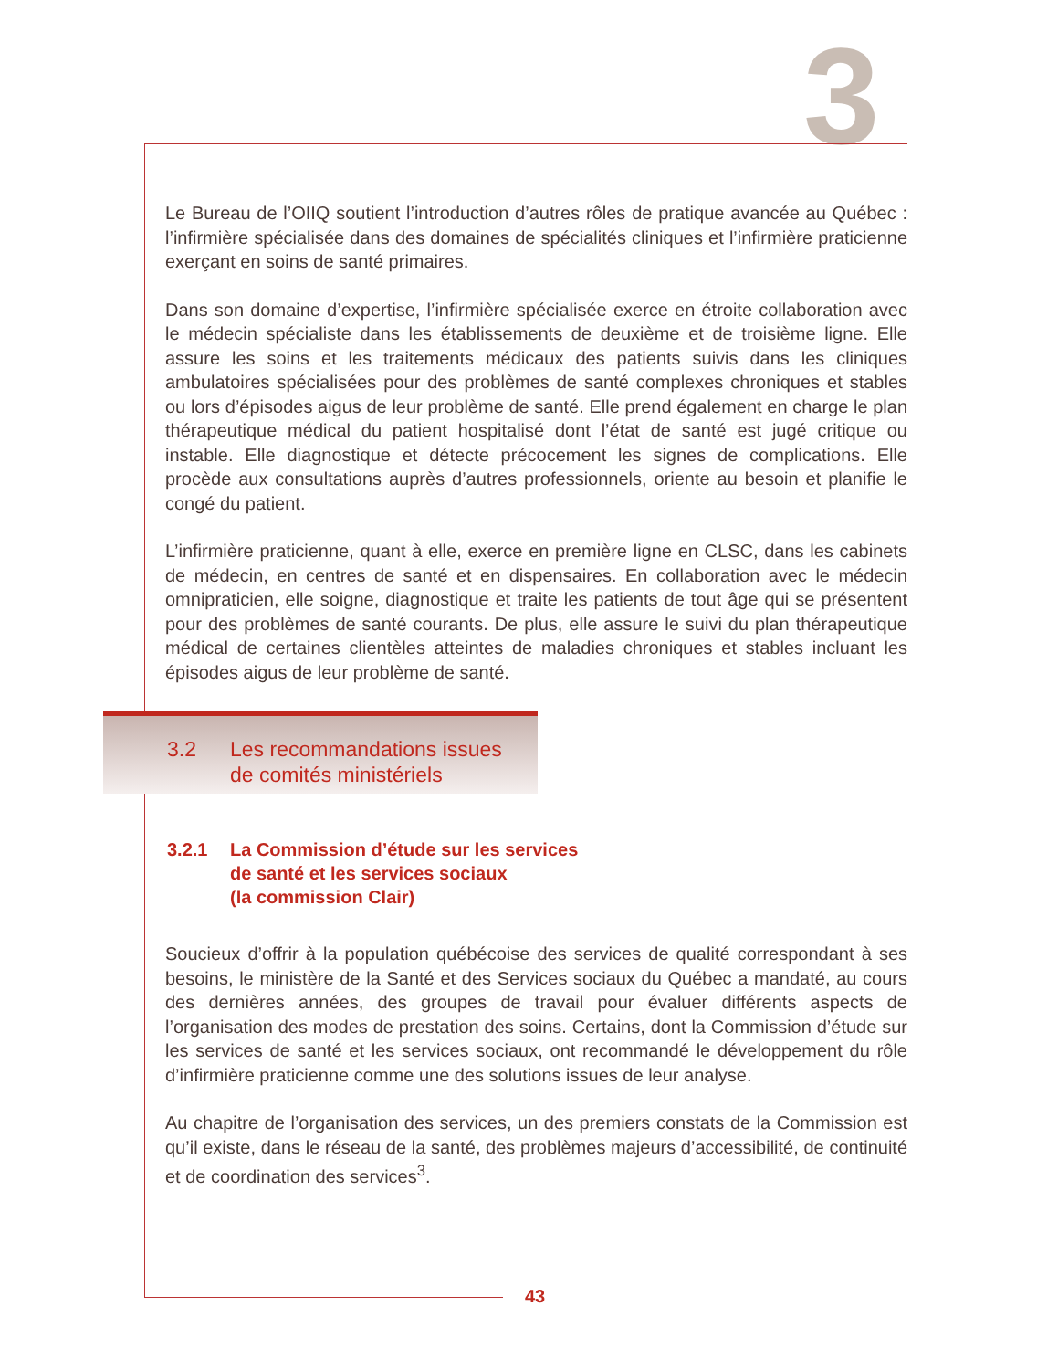3
Le Bureau de l’OIIQ soutient l’introduction d’autres rôles de pratique avancée au Québec : l’infirmière spécialisée dans des domaines de spécialités cliniques et l’infirmière praticienne exerçant en soins de santé primaires.
Dans son domaine d’expertise, l’infirmière spécialisée exerce en étroite collaboration avec le médecin spécialiste dans les établissements de deuxième et de troisième ligne. Elle assure les soins et les traitements médicaux des patients suivis dans les cliniques ambulatoires spécialisées pour des problèmes de santé complexes chroniques et stables ou lors d’épisodes aigus de leur problème de santé. Elle prend également en charge le plan thérapeutique médical du patient hospitalisé dont l’état de santé est jugé critique ou instable. Elle diagnostique et détecte précocement les signes de complications. Elle procède aux consultations auprès d’autres professionnels, oriente au besoin et planifie le congé du patient.
L’infirmière praticienne, quant à elle, exerce en première ligne en CLSC, dans les cabinets de médecin, en centres de santé et en dispensaires. En collaboration avec le médecin omnipraticien, elle soigne, diagnostique et traite les patients de tout âge qui se présentent pour des problèmes de santé courants. De plus, elle assure le suivi du plan thérapeutique médical de certaines clientèles atteintes de maladies chroniques et stables incluant les épisodes aigus de leur problème de santé.
| 3.2 | Les recommandations issues de comités ministériels |
| 3.2.1 | La Commission d’étude sur les services de santé et les services sociaux (la commission Clair) |
Soucieux d’offrir à la population québécoise des services de qualité correspondant à ses besoins, le ministère de la Santé et des Services sociaux du Québec a mandaté, au cours des dernières années, des groupes de travail pour évaluer différents aspects de l’organisation des modes de prestation des soins. Certains, dont la Commission d’étude sur les services de santé et les services sociaux, ont recommandé le développement du rôle d’infirmière praticienne comme une des solutions issues de leur analyse.
Au chapitre de l’organisation des services, un des premiers constats de la Commission est qu’il existe, dans le réseau de la santé, des problèmes majeurs d’accessibilité, de continuité et de coordination des services<sup>3</sup>.
43